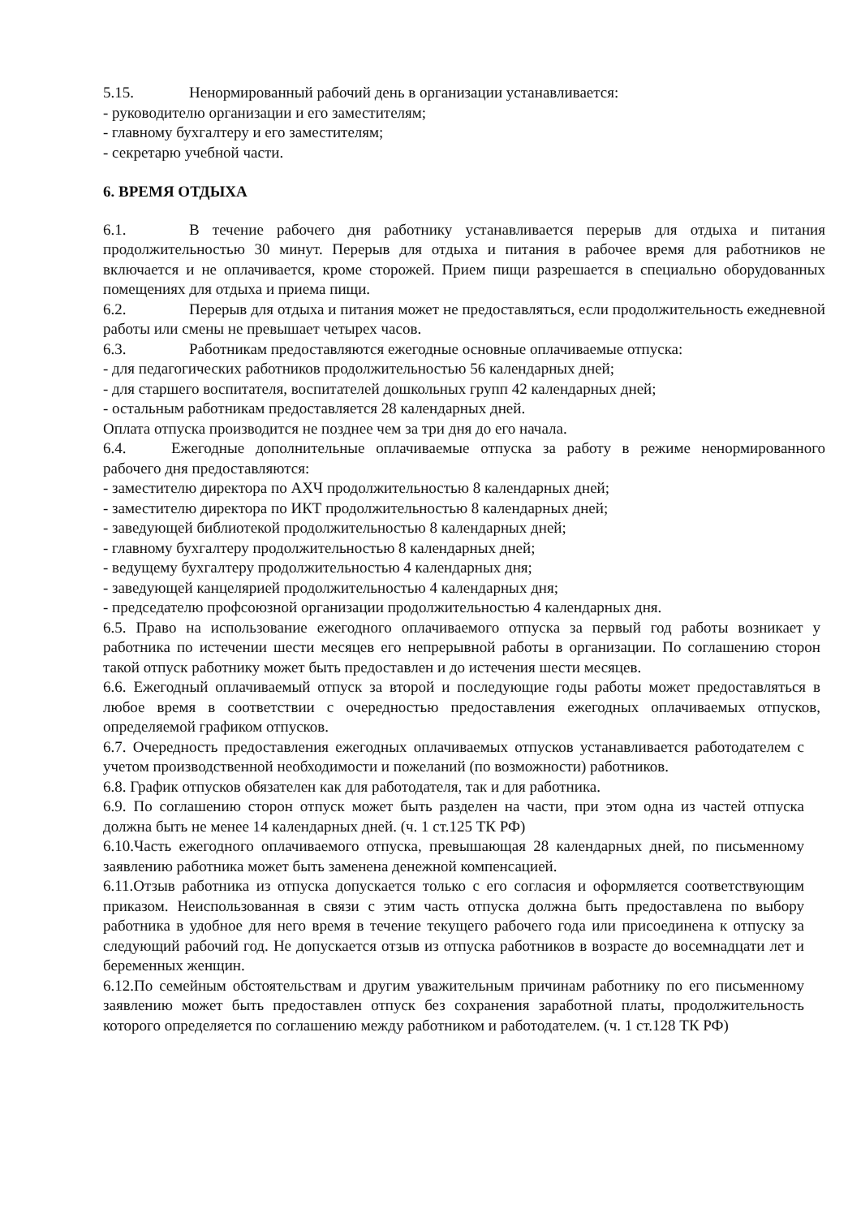5.15. Ненормированный рабочий день в организации устанавливается:
- руководителю организации и его заместителям;
- главному бухгалтеру и его заместителям;
- секретарю учебной части.
6. ВРЕМЯ ОТДЫХА
6.1. В течение рабочего дня работнику устанавливается перерыв для отдыха и питания продолжительностью 30 минут. Перерыв для отдыха и питания в рабочее время для работников не включается и не оплачивается, кроме сторожей. Прием пищи разрешается в специально оборудованных помещениях для отдыха и приема пищи.
6.2. Перерыв для отдыха и питания может не предоставляться, если продолжительность ежедневной работы или смены не превышает четырех часов.
6.3. Работникам предоставляются ежегодные основные оплачиваемые отпуска:
- для педагогических работников продолжительностью 56 календарных дней;
- для старшего воспитателя, воспитателей дошкольных групп 42 календарных дней;
- остальным работникам предоставляется 28 календарных дней.
Оплата отпуска производится не позднее чем за три дня до его начала.
6.4. Ежегодные дополнительные оплачиваемые отпуска за работу в режиме ненормированного рабочего дня предоставляются:
- заместителю директора по АХЧ продолжительностью 8 календарных дней;
- заместителю директора по ИКТ продолжительностью 8 календарных дней;
- заведующей библиотекой продолжительностью 8 календарных дней;
- главному бухгалтеру продолжительностью 8 календарных дней;
- ведущему бухгалтеру продолжительностью 4 календарных дня;
- заведующей канцелярией продолжительностью 4 календарных дня;
- председателю профсоюзной организации продолжительностью 4 календарных дня.
6.5. Право на использование ежегодного оплачиваемого отпуска за первый год работы возникает у работника по истечении шести месяцев его непрерывной работы в организации. По соглашению сторон такой отпуск работнику может быть предоставлен и до истечения шести месяцев.
6.6. Ежегодный оплачиваемый отпуск за второй и последующие годы работы может предоставляться в любое время в соответствии с очередностью предоставления ежегодных оплачиваемых отпусков, определяемой графиком отпусков.
6.7. Очередность предоставления ежегодных оплачиваемых отпусков устанавливается работодателем с учетом производственной необходимости и пожеланий (по возможности) работников.
6.8. График отпусков обязателен как для работодателя, так и для работника.
6.9. По соглашению сторон отпуск может быть разделен на части, при этом одна из частей отпуска должна быть не менее 14 календарных дней. (ч. 1 ст.125 ТК РФ)
6.10.Часть ежегодного оплачиваемого отпуска, превышающая 28 календарных дней, по письменному заявлению работника может быть заменена денежной компенсацией.
6.11.Отзыв работника из отпуска допускается только с его согласия и оформляется соответствующим приказом. Неиспользованная в связи с этим часть отпуска должна быть предоставлена по выбору работника в удобное для него время в течение текущего рабочего года или присоединена к отпуску за следующий рабочий год. Не допускается отзыв из отпуска работников в возрасте до восемнадцати лет и беременных женщин.
6.12.По семейным обстоятельствам и другим уважительным причинам работнику по его письменному заявлению может быть предоставлен отпуск без сохранения заработной платы, продолжительность которого определяется по соглашению между работником и работодателем. (ч. 1 ст.128 ТК РФ)